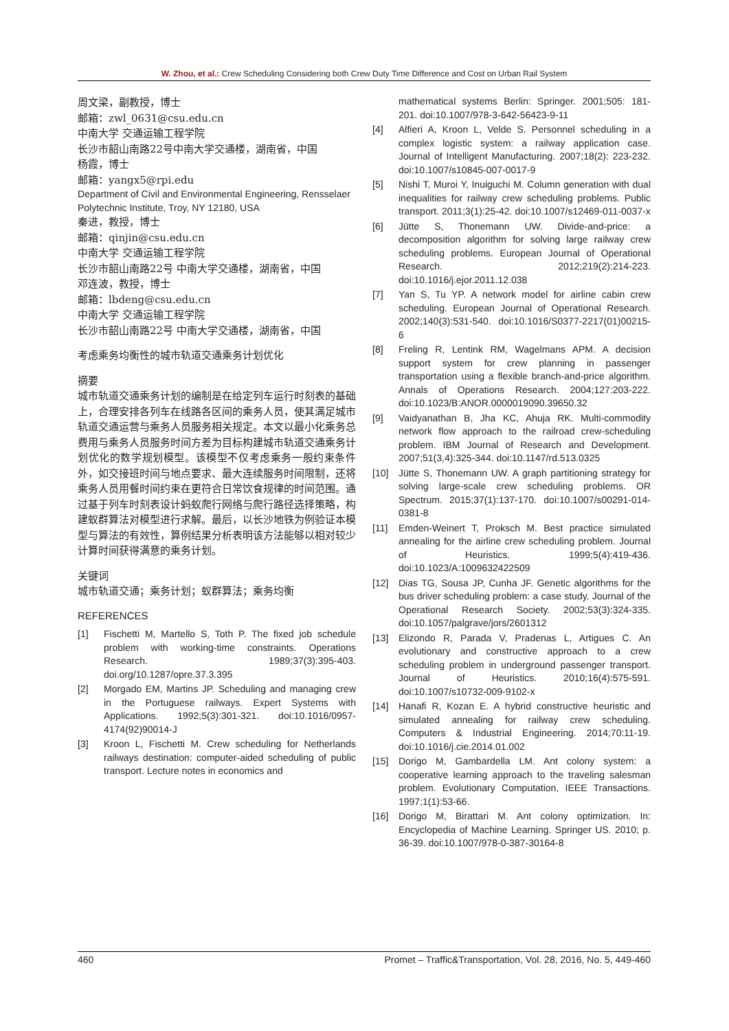W. Zhou, et al.: Crew Scheduling Considering both Crew Duty Time Difference and Cost on Urban Rail System
周文梁，副教授，博士
邮箱：zwl_0631@csu.edu.cn
中南大学 交通运输工程学院
长沙市韶山南路22号中南大学交通楼，湖南省，中国
杨霞，博士
邮箱：yangx5@rpi.edu
Department of Civil and Environmental Engineering, Rensselaer Polytechnic Institute, Troy, NY 12180, USA
秦进，教授，博士
邮箱：qinjin@csu.edu.cn
中南大学 交通运输工程学院
长沙市韶山南路22号 中南大学交通楼，湖南省，中国
邓连波，教授，博士
邮箱：lbdeng@csu.edu.cn
中南大学 交通运输工程学院
长沙市韶山南路22号 中南大学交通楼，湖南省，中国
考虑乘务均衡性的城市轨道交通乘务计划优化
摘要
城市轨道交通乘务计划的编制是在给定列车运行时刻表的基础上，合理安排各列车在线路各区间的乘务人员，使其满足城市轨道交通运营与乘务人员服务相关规定。本文以最小化乘务总费用与乘务人员服务时间方差为目标构建城市轨道交通乘务计划优化的数学规划模型。该模型不仅考虑乘务一般约束条件外，如交接班时间与地点要求、最大连续服务时间限制，还将乘务人员用餐时间约束在更符合日常饮食规律的时间范围。通过基于列车时刻表设计蚂蚁爬行网络与爬行路径选择策略，构建蚁群算法对模型进行求解。最后，以长沙地铁为例验证本模型与算法的有效性，算例结果分析表明该方法能够以相对较少计算时间获得满意的乘务计划。
关键词
城市轨道交通；乘务计划；蚁群算法；乘务均衡
REFERENCES
[1] Fischetti M, Martello S, Toth P. The fixed job schedule problem with working-time constraints. Operations Research. 1989;37(3):395-403. doi.org/10.1287/opre.37.3.395
[2] Morgado EM, Martins JP. Scheduling and managing crew in the Portuguese railways. Expert Systems with Applications. 1992;5(3):301-321. doi:10.1016/0957-4174(92)90014-J
[3] Kroon L, Fischetti M. Crew scheduling for Netherlands railways destination: computer-aided scheduling of public transport. Lecture notes in economics and
mathematical systems Berlin: Springer. 2001;505: 181-201. doi:10.1007/978-3-642-56423-9-11
[4] Alfieri A, Kroon L, Velde S. Personnel scheduling in a complex logistic system: a railway application case. Journal of Intelligent Manufacturing. 2007;18(2): 223-232. doi:10.1007/s10845-007-0017-9
[5] Nishi T, Muroi Y, Inuiguchi M. Column generation with dual inequalities for railway crew scheduling problems. Public transport. 2011;3(1):25-42. doi:10.1007/s12469-011-0037-x
[6] Jütte S, Thonemann UW. Divide-and-price: a decomposition algorithm for solving large railway crew scheduling problems. European Journal of Operational Research. 2012;219(2):214-223. doi:10.1016/j.ejor.2011.12.038
[7] Yan S, Tu YP. A network model for airline cabin crew scheduling. European Journal of Operational Research. 2002;140(3):531-540. doi:10.1016/S0377-2217(01)00215-6
[8] Freling R, Lentink RM, Wagelmans APM. A decision support system for crew planning in passenger transportation using a flexible branch-and-price algorithm. Annals of Operations Research. 2004;127:203-222. doi:10.1023/B:ANOR.0000019090.39650.32
[9] Vaidyanathan B, Jha KC, Ahuja RK. Multi-commodity network flow approach to the railroad crew-scheduling problem. IBM Journal of Research and Development. 2007;51(3,4):325-344. doi:10.1147/rd.513.0325
[10] Jütte S, Thonemann UW. A graph partitioning strategy for solving large-scale crew scheduling problems. OR Spectrum. 2015;37(1):137-170. doi:10.1007/s00291-014-0381-8
[11] Emden-Weinert T, Proksch M. Best practice simulated annealing for the airline crew scheduling problem. Journal of Heuristics. 1999;5(4):419-436. doi:10.1023/A:1009632422509
[12] Dias TG, Sousa JP, Cunha JF. Genetic algorithms for the bus driver scheduling problem: a case study. Journal of the Operational Research Society. 2002;53(3):324-335. doi:10.1057/palgrave/jors/2601312
[13] Elizondo R, Parada V, Pradenas L, Artigues C. An evolutionary and constructive approach to a crew scheduling problem in underground passenger transport. Journal of Heuristics. 2010;16(4):575-591. doi:10.1007/s10732-009-9102-x
[14] Hanafi R, Kozan E. A hybrid constructive heuristic and simulated annealing for railway crew scheduling. Computers & Industrial Engineering. 2014;70:11-19. doi:10.1016/j.cie.2014.01.002
[15] Dorigo M, Gambardella LM. Ant colony system: a cooperative learning approach to the traveling salesman problem. Evolutionary Computation, IEEE Transactions. 1997;1(1):53-66.
[16] Dorigo M, Birattari M. Ant colony optimization. In: Encyclopedia of Machine Learning. Springer US. 2010; p. 36-39. doi:10.1007/978-0-387-30164-8
460 Promet – Traffic&Transportation, Vol. 28, 2016, No. 5, 449-460